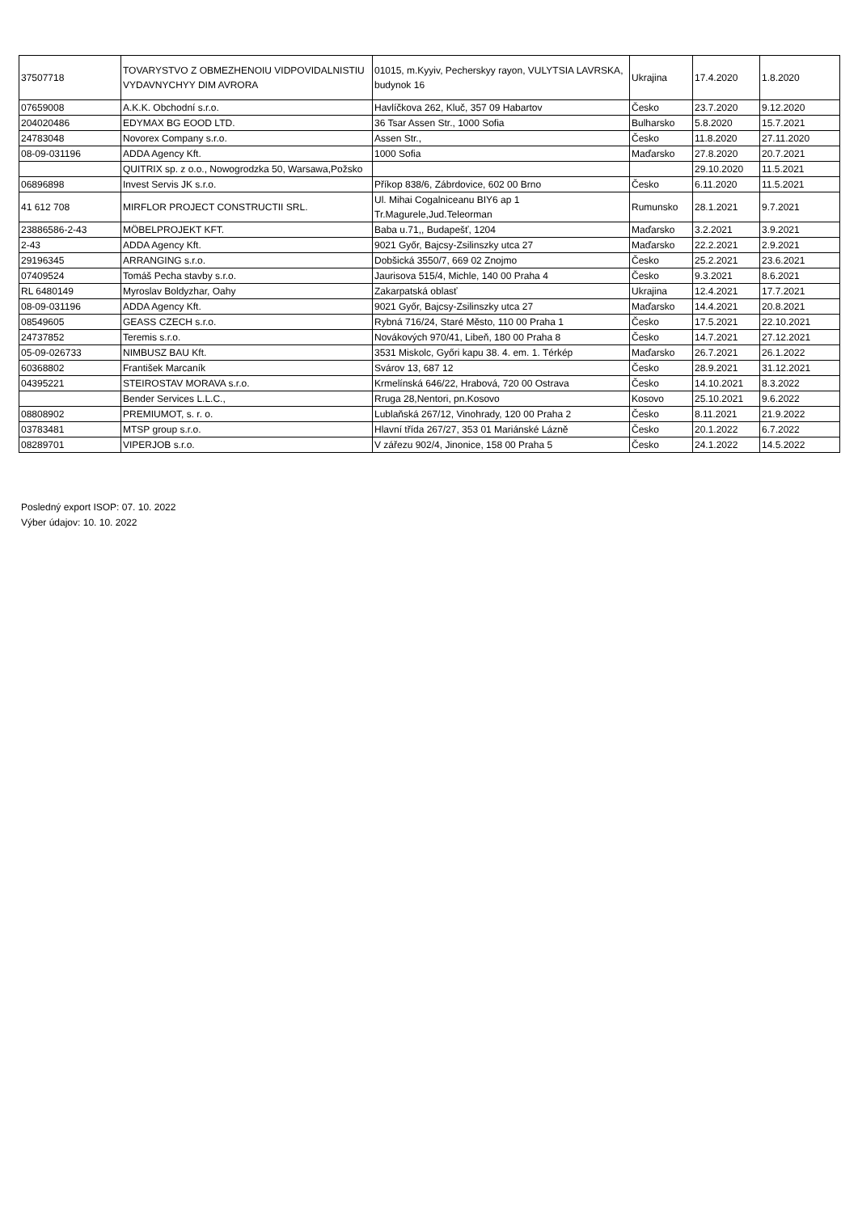| 37507718 | TOVARYSTVO Z OBMEZHENOIU VIDPOVIDALNISTIU VYDAVNYCHYY DIM AVRORA | 01015, m.Kyyiv, Pecherskyy rayon, VULYTSIA LAVRSKA, budynok 16 | Ukrajina | 17.4.2020 | 1.8.2020 |
| 07659008 | A.K.K. Obchodní s.r.o. | Havlíčkova 262, Kluč, 357 09 Habartov | Česko | 23.7.2020 | 9.12.2020 |
| 204020486 | EDYMAX BG EOOD LTD. | 36 Tsar Assen Str., 1000 Sofia | Bulharsko | 5.8.2020 | 15.7.2021 |
| 24783048 | Novorex Company s.r.o. | Assen Str., | Česko | 11.8.2020 | 27.11.2020 |
| 08-09-031196 | ADDA Agency Kft. | 1000 Sofia | Maďarsko | 27.8.2020 | 20.7.2021 |
| | QUITRIX sp. z o.o., Nowogrodzka 50, Warsawa,Požsko | | | 29.10.2020 | 11.5.2021 |
| 06896898 | Invest Servis JK s.r.o. | Příkop 838/6, Zábrdovice, 602 00 Brno | Česko | 6.11.2020 | 11.5.2021 |
| 41 612 708 | MIRFLOR PROJECT CONSTRUCTII SRL. | Ul. Mihai Cogalniceanu BIY6 ap 1 Tr.Magurele,Jud.Teleorman | Rumunsko | 28.1.2021 | 9.7.2021 |
| 23886586-2-43 | MÖBELPROJEKT KFT. | Baba u.71,, Budapešť, 1204 | Maďarsko | 3.2.2021 | 3.9.2021 |
| 2-43 | ADDA Agency Kft. | 9021 Győr, Bajcsy-Zsilinszky utca 27 | Maďarsko | 22.2.2021 | 2.9.2021 |
| 29196345 | ARRANGING s.r.o. | Dobšická 3550/7, 669 02 Znojmo | Česko | 25.2.2021 | 23.6.2021 |
| 07409524 | Tomáš Pecha stavby s.r.o. | Jaurisova 515/4, Michle, 140 00 Praha 4 | Česko | 9.3.2021 | 8.6.2021 |
| RL 6480149 | Myroslav Boldyzhar, Oahy | Zakarpatská oblasť | Ukrajina | 12.4.2021 | 17.7.2021 |
| 08-09-031196 | ADDA Agency Kft. | 9021 Győr, Bajcsy-Zsilinszky utca 27 | Maďarsko | 14.4.2021 | 20.8.2021 |
| 08549605 | GEASS CZECH s.r.o. | Rybná 716/24, Staré Město, 110 00 Praha 1 | Česko | 17.5.2021 | 22.10.2021 |
| 24737852 | Teremis s.r.o. | Novákových 970/41, Libeň, 180 00 Praha 8 | Česko | 14.7.2021 | 27.12.2021 |
| 05-09-026733 | NIMBUSZ BAU Kft. | 3531 Miskolc, Győri kapu 38. 4. em. 1. Térkép | Maďarsko | 26.7.2021 | 26.1.2022 |
| 60368802 | František Marcaník | Svárov 13, 687 12 | Česko | 28.9.2021 | 31.12.2021 |
| 04395221 | STEIROSTAV MORAVA s.r.o. | Krmelínská 646/22, Hrabová, 720 00 Ostrava | Česko | 14.10.2021 | 8.3.2022 |
| | Bender Services L.L.C., | Rruga 28,Nentori, pn.Kosovo | Kosovo | 25.10.2021 | 9.6.2022 |
| 08808902 | PREMIUMOT, s. r. o. | Lublaňská 267/12, Vinohrady, 120 00 Praha 2 | Česko | 8.11.2021 | 21.9.2022 |
| 03783481 | MTSP group s.r.o. | Hlavní třída 267/27, 353 01 Mariánské Lázně | Česko | 20.1.2022 | 6.7.2022 |
| 08289701 | VIPERJOB s.r.o. | V zářezu 902/4, Jinonice, 158 00 Praha 5 | Česko | 24.1.2022 | 14.5.2022 |
Posledný export ISOP: 07. 10. 2022
Výber údajov: 10. 10. 2022